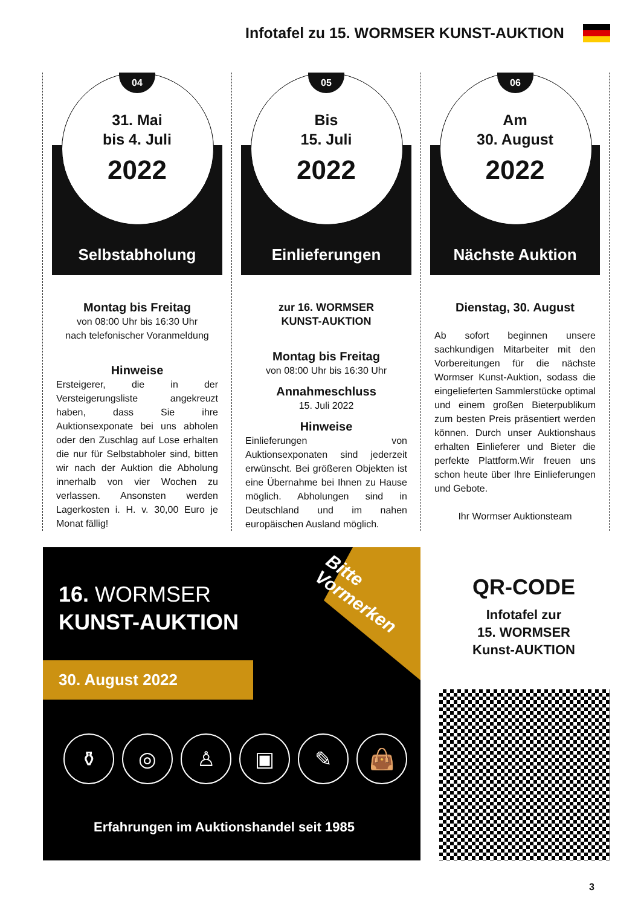Infotafel zu 15. WORMSER KUNST-AUKTION
04
31. Mai
bis 4. Juli
2022
Selbstabholung
Montag bis Freitag
von 08:00 Uhr bis 16:30 Uhr
nach telefonischer Voranmeldung
Hinweise
Ersteigerer, die in der Versteigerungsliste angekreuzt haben, dass Sie ihre Auktionsexponate bei uns abholen oder den Zuschlag auf Lose erhalten die nur für Selbstabholer sind, bitten wir nach der Auktion die Abholung innerhalb von vier Wochen zu verlassen. Ansonsten werden Lagerkosten i. H. v. 30,00 Euro je Monat fällig!
05
Bis
15. Juli
2022
Einlieferungen
zur 16. WORMSER
KUNST-AUKTION
Montag bis Freitag
von 08:00 Uhr bis 16:30 Uhr
Annahmeschluss
15. Juli 2022
Hinweise
Einlieferungen von Auktionsexponaten sind jederzeit erwünscht. Bei größeren Objekten ist eine Übernahme bei Ihnen zu Hause möglich. Abholungen sind in Deutschland und im nahen europäischen Ausland möglich.
06
Am
30. August
2022
Nächste Auktion
Dienstag, 30. August
Ab sofort beginnen unsere sachkundigen Mitarbeiter mit den Vorbereitungen für die nächste Wormser Kunst-Auktion, sodass die eingelieferten Sammlerstücke optimal und einem großen Bieterpublikum zum besten Preis präsentiert werden können. Durch unser Auktionshaus erhalten Einlieferer und Bieter die perfekte Plattform.Wir freuen uns schon heute über Ihre Einlieferungen und Gebote.
Ihr Wormser Auktionsteam
Bitte
Vormerken
16. WORMSER
KUNST-AUKTION
30. August 2022
⚱ ◎ ♙ ▣ ✎ 👜
Erfahrungen im Auktionshandel seit 1985
QR-CODE
Infotafel zur
15. WORMSER
Kunst-AUKTION
3